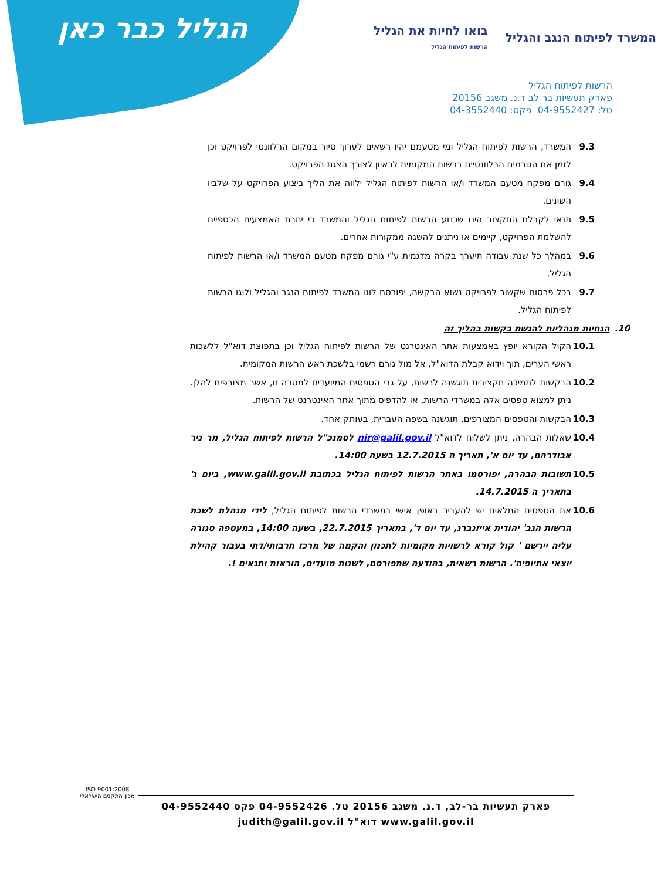הגליל כבר כאן
המשרד לפיתוח הנגב והגליל
בואו לחיות את הגליל
הרשות לפיתוח הגליל
הרשות לפיתוח הגליל
פארק תעשיות בר לב ד.נ. משגב 20156
טל: 04-9552427 פקס: 04-3552440
9.3 המשרד, הרשות לפיתוח הגליל ומי מטעמם יהיו רשאים לערוך סיור במקום הרלוונטי לפרויקט וכן לזמן את הגורמים הרלוונטיים ברשות המקומית לראיון לצורך הצגת הפרויקט.
9.4 גורם מפקח מטעם המשרד ו/או הרשות לפיתוח הגליל ילווה את הליך ביצוע הפרויקט על שלביו השונים.
9.5 תנאי לקבלת התקצוב הינו שכנוע הרשות לפיתוח הגליל והמשרד כי יתרת האמצעים הכספיים להשלמת הפרויקט, קיימים או ניתנים להשגה ממקורות אחרים.
9.6 במהלך כל שנת עבודה תיערך בקרה מדגמית ע"י גורם מפקח מטעם המשרד ו/או הרשות לפיתוח הגליל.
9.7 בכל פרסום שקשור לפרויקט נשוא הבקשה, יפורסם לוגו המשרד לפיתוח הנגב והגליל ולוגו הרשות לפיתוח הגליל.
10.הנחיות מנהליות להגשת בקשות בהליך זה
10.1 הקול הקורא יופץ באמצעות אתר האינטרנט של הרשות לפיתוח הגליל וכן בתפוצת דוא"ל ללשכות ראשי הערים, תוך וידוא קבלת הדוא"ל, אל מול גורם רשמי בלשכת ראש הרשות המקומית.
10.2 הבקשות לתמיכה תקציבית תוגשנה לרשות, על גבי הטפסים המיועדים למטרה זו, אשר מצורפים להלן. ניתן למצוא טפסים אלה במשרדי הרשות, או להדפיס מתוך אתר האינטרנט של הרשות.
10.3 הבקשות והטפסים המצורפים, תוגשנה בשפה העברית, בעותק אחד.
10.4 שאלות הבהרה, ניתן לשלוח לדוא"ל nir@galil.gov.il לסמנכ"ל הרשות לפיתוח הגליל, מר ניר אבודרהם, עד יום א', תאריך ה 12.7.2015 בשעה 14:00.
10.5 תשובות הבהרה, יפורסמו באתר הרשות לפיתוח הגליל בכתובת www.galil.gov.il, ביום ג' בתאריך ה 14.7.2015.
10.6 את הטפסים המלאים יש להעביר באופן אישי במשרדי הרשות לפיתוח הגליל, לידי מנהלת לשכת הרשות הגב' יהודית אייזנברג, עד יום ד', בתאריך 22.7.2015, בשעה 14:00, במעטפה סגורה עליה יירשם ' קול קורא לרשויות מקומיות לתכנון והקמה של מרכז תרבותי/דתי בעבור קהילת יוצאי אתיופיה'. הרשות רשאית, בהודעה שתפורסם, לשנות מועדים, הוראות ותנאים !.
ISO 9001:2008
מכון התקנים הישראלי
פארק תעשיות בר-לב, ד.נ. משגב 20156 טל. 04-9552426 פקס 04-9552440
www.galil.gov.il דוא"ל judith@galil.gov.il